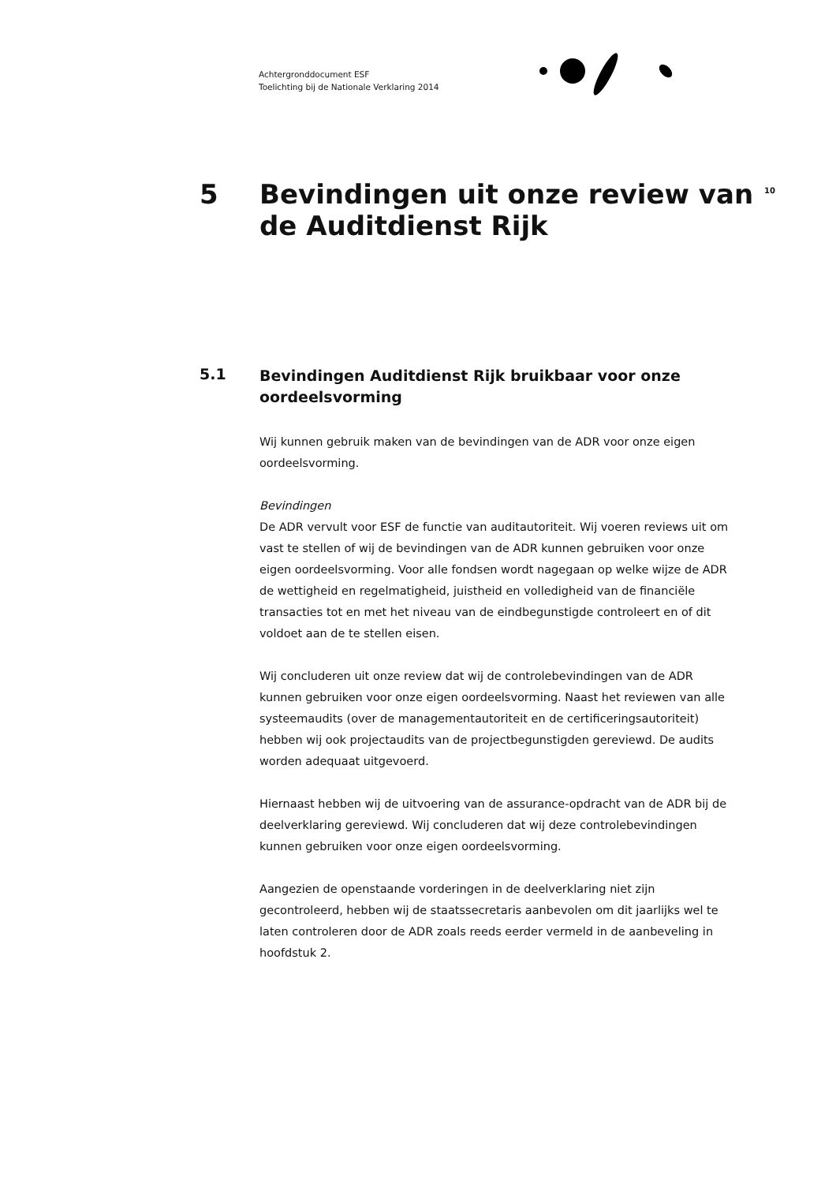Achtergronddocument ESF
Toelichting bij de Nationale Verklaring 2014
5
Bevindingen uit onze review van de Auditdienst Rijk
10
5.1
Bevindingen Auditdienst Rijk bruikbaar voor onze oordeelsvorming
Wij kunnen gebruik maken van de bevindingen van de ADR voor onze eigen oordeelsvorming.
Bevindingen
De ADR vervult voor ESF de functie van auditautoriteit. Wij voeren reviews uit om vast te stellen of wij de bevindingen van de ADR kunnen gebruiken voor onze eigen oordeelsvorming. Voor alle fondsen wordt nagegaan op welke wijze de ADR de wettigheid en regelmatigheid, juistheid en volledigheid van de financiële transacties tot en met het niveau van de eindbegunstigde controleert en of dit voldoet aan de te stellen eisen.
Wij concluderen uit onze review dat wij de controlebevindingen van de ADR kunnen gebruiken voor onze eigen oordeelsvorming. Naast het reviewen van alle systeemaudits (over de managementautoriteit en de certificeringsautoriteit) hebben wij ook projectaudits van de projectbegunstigden gereviewd. De audits worden adequaat uitgevoerd.
Hiernaast hebben wij de uitvoering van de assurance-opdracht van de ADR bij de deelverklaring gereviewd. Wij concluderen dat wij deze controlebevindingen kunnen gebruiken voor onze eigen oordeelsvorming.
Aangezien de openstaande vorderingen in de deelverklaring niet zijn gecontroleerd, hebben wij de staatssecretaris aanbevolen om dit jaarlijks wel te laten controleren door de ADR zoals reeds eerder vermeld in de aanbeveling in hoofdstuk 2.